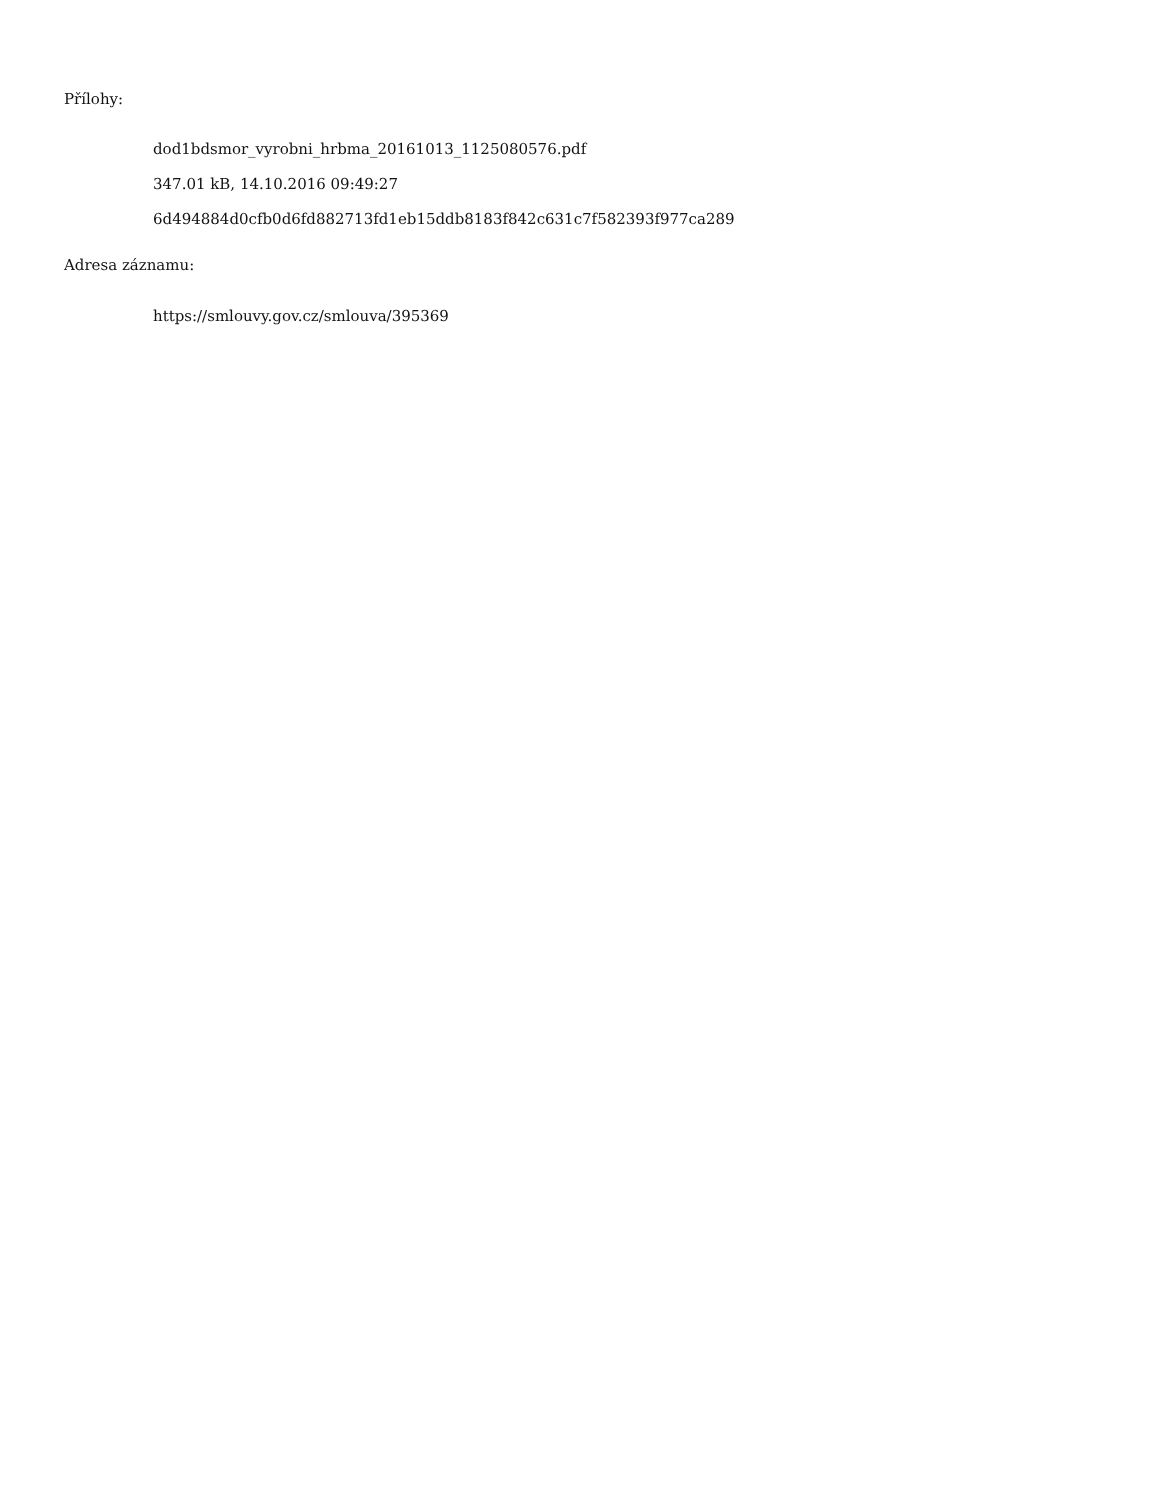Přílohy:
dod1bdsmor_vyrobni_hrbma_20161013_1125080576.pdf
347.01 kB, 14.10.2016 09:49:27
6d494884d0cfb0d6fd882713fd1eb15ddb8183f842c631c7f582393f977ca289
Adresa záznamu:
https://smlouvy.gov.cz/smlouva/395369